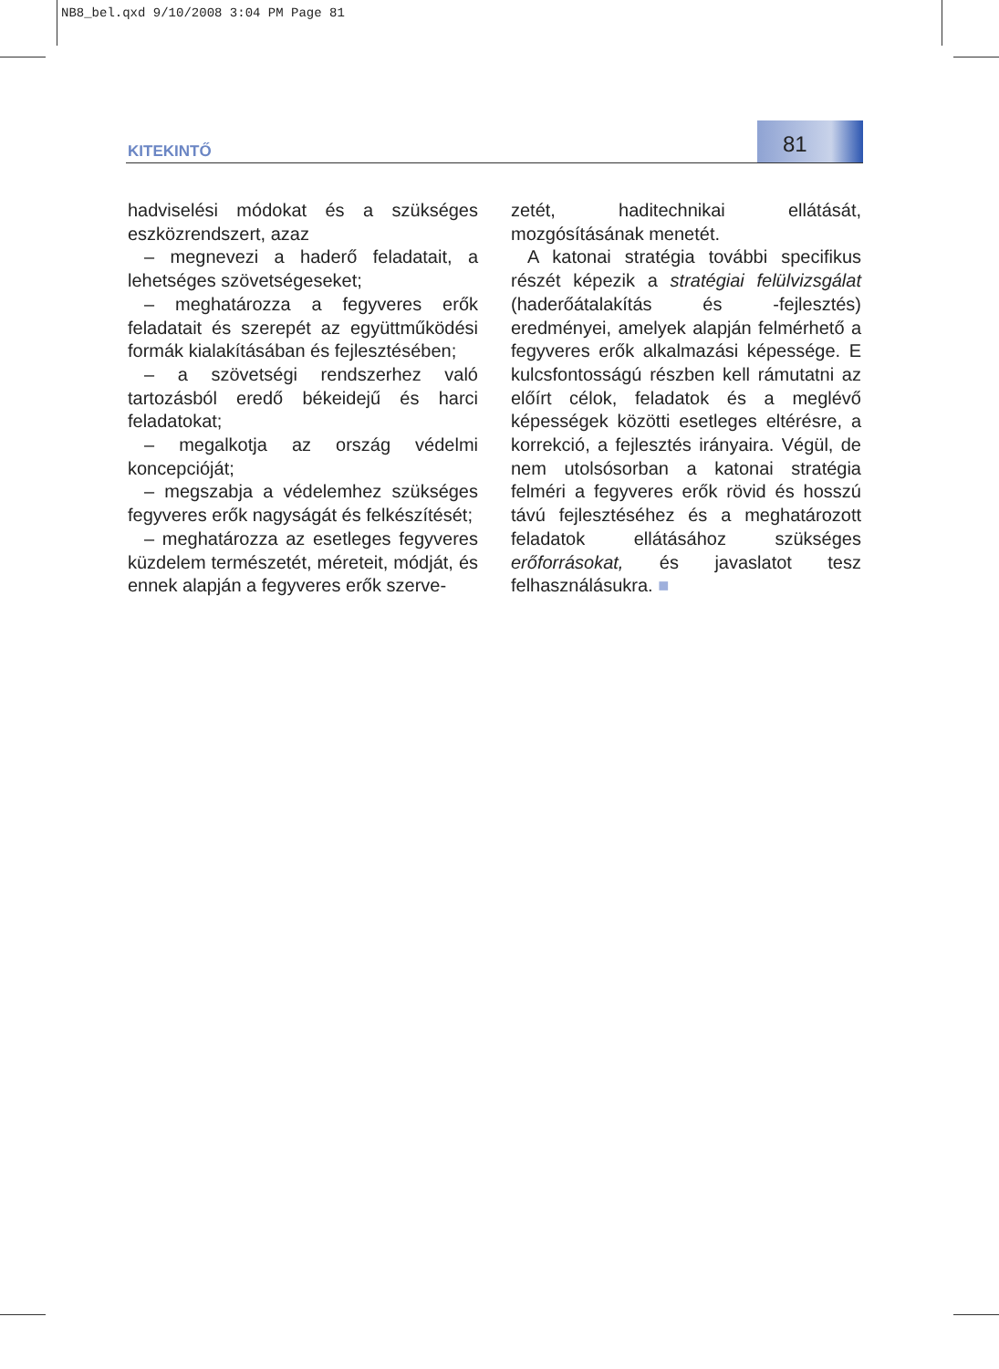NB8_bel.qxd 9/10/2008 3:04 PM Page 81
KITEKINTŐ 81
hadviselési módokat és a szükséges eszközrendszert, azaz
– megnevezi a haderő feladatait, a lehetséges szövetségeseket;
– meghatározza a fegyveres erők feladatait és szerepét az együttműködési formák kialakításában és fejlesztésében;
– a szövetségi rendszerhez való tartozásból eredő békeidejű és harci feladatokat;
– megalkotja az ország védelmi koncepcióját;
– megszabja a védelemhez szükséges fegyveres erők nagyságát és felkészítését;
– meghatározza az esetleges fegyveres küzdelem természetét, méreteit, módját, és ennek alapján a fegyveres erők szerve-
zetét, haditechnikai ellátását, mozgósításának menetét.
A katonai stratégia további specifikus részét képezik a stratégiai felülvizsgálat (haderőátalakítás és -fejlesztés) eredményei, amelyek alapján felmérhető a fegyveres erők alkalmazási képessége. E kulcsfontosságú részben kell rámutatni az előírt célok, feladatok és a meglévő képességek közötti esetleges eltérésre, a korrekció, a fejlesztés irányaira. Végül, de nem utolsósorban a katonai stratégia felméri a fegyveres erők rövid és hosszú távú fejlesztéséhez és a meghatározott feladatok ellátásához szükséges erőforrásokat, és javaslatot tesz felhasználásukra. ■